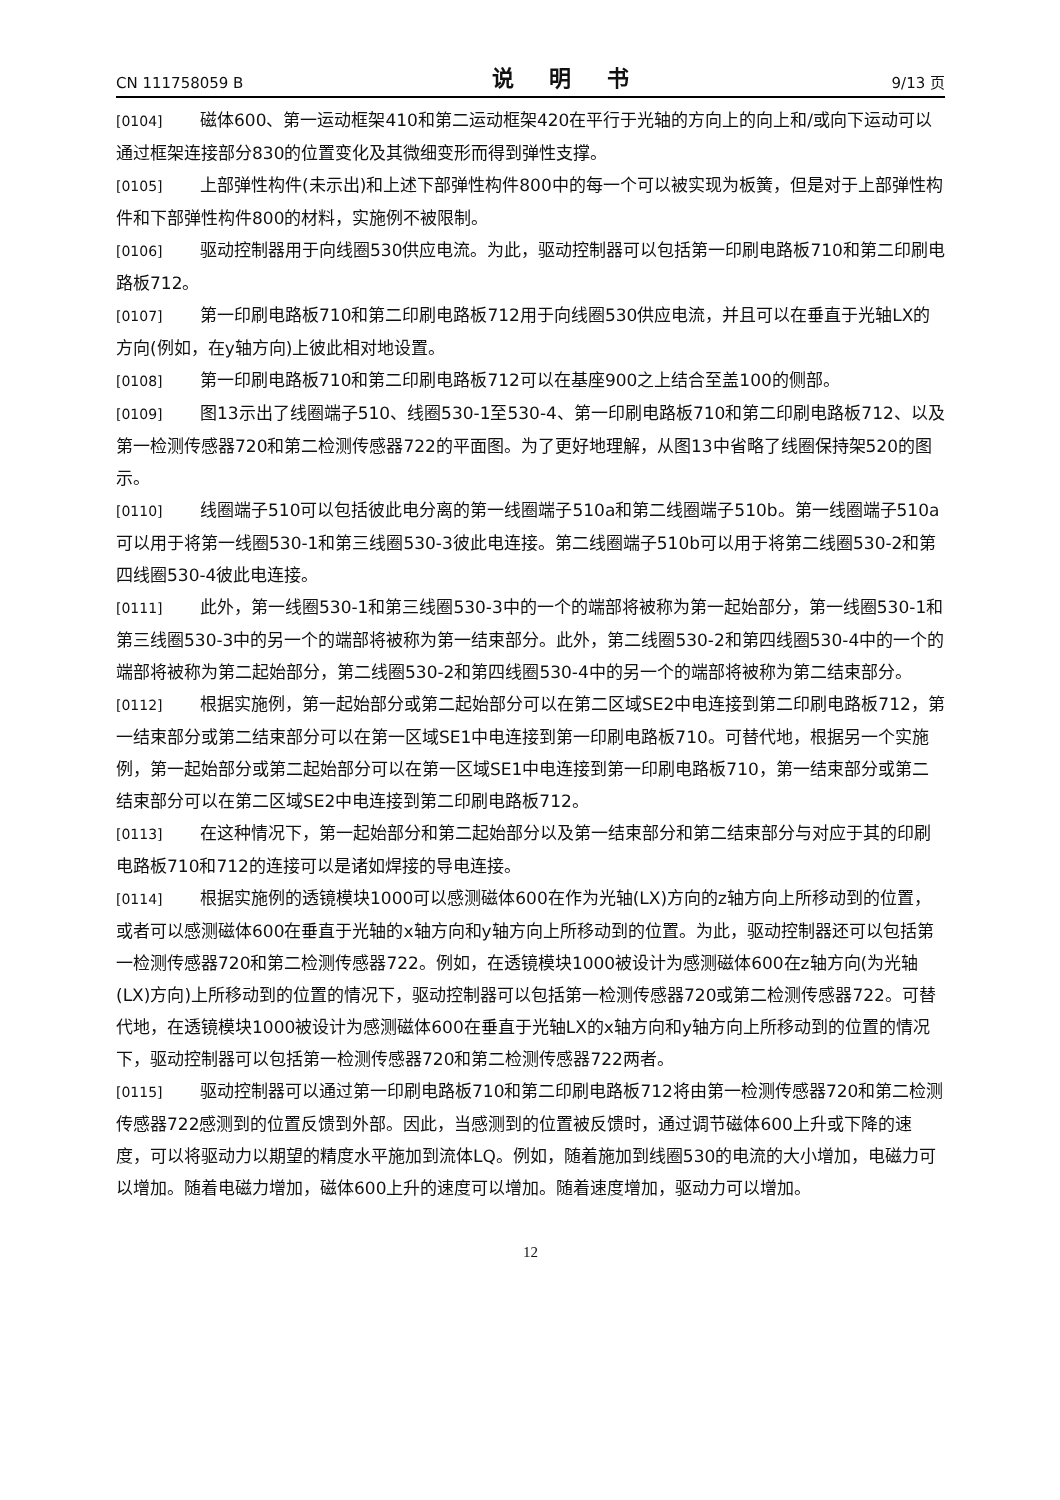CN 111758059 B 说 明 书 9/13 页
[0104] 磁体600、第一运动框架410和第二运动框架420在平行于光轴的方向上的向上和/或向下运动可以通过框架连接部分830的位置变化及其微细变形而得到弹性支撑。
[0105] 上部弹性构件(未示出)和上述下部弹性构件800中的每一个可以被实现为板簧，但是对于上部弹性构件和下部弹性构件800的材料，实施例不被限制。
[0106] 驱动控制器用于向线圈530供应电流。为此，驱动控制器可以包括第一印刷电路板710和第二印刷电路板712。
[0107] 第一印刷电路板710和第二印刷电路板712用于向线圈530供应电流，并且可以在垂直于光轴LX的方向(例如，在y轴方向)上彼此相对地设置。
[0108] 第一印刷电路板710和第二印刷电路板712可以在基座900之上结合至盖100的侧部。
[0109] 图13示出了线圈端子510、线圈530-1至530-4、第一印刷电路板710和第二印刷电路板712、以及第一检测传感器720和第二检测传感器722的平面图。为了更好地理解，从图13中省略了线圈保持架520的图示。
[0110] 线圈端子510可以包括彼此电分离的第一线圈端子510a和第二线圈端子510b。第一线圈端子510a可以用于将第一线圈530-1和第三线圈530-3彼此电连接。第二线圈端子510b可以用于将第二线圈530-2和第四线圈530-4彼此电连接。
[0111] 此外，第一线圈530-1和第三线圈530-3中的一个的端部将被称为第一起始部分，第一线圈530-1和第三线圈530-3中的另一个的端部将被称为第一结束部分。此外，第二线圈530-2和第四线圈530-4中的一个的端部将被称为第二起始部分，第二线圈530-2和第四线圈530-4中的另一个的端部将被称为第二结束部分。
[0112] 根据实施例，第一起始部分或第二起始部分可以在第二区域SE2中电连接到第二印刷电路板712，第一结束部分或第二结束部分可以在第一区域SE1中电连接到第一印刷电路板710。可替代地，根据另一个实施例，第一起始部分或第二起始部分可以在第一区域SE1中电连接到第一印刷电路板710，第一结束部分或第二结束部分可以在第二区域SE2中电连接到第二印刷电路板712。
[0113] 在这种情况下，第一起始部分和第二起始部分以及第一结束部分和第二结束部分与对应于其的印刷电路板710和712的连接可以是诸如焊接的导电连接。
[0114] 根据实施例的透镜模块1000可以感测磁体600在作为光轴(LX)方向的z轴方向上所移动到的位置，或者可以感测磁体600在垂直于光轴的x轴方向和y轴方向上所移动到的位置。为此，驱动控制器还可以包括第一检测传感器720和第二检测传感器722。例如，在透镜模块1000被设计为感测磁体600在z轴方向(为光轴(LX)方向)上所移动到的位置的情况下，驱动控制器可以包括第一检测传感器720或第二检测传感器722。可替代地，在透镜模块1000被设计为感测磁体600在垂直于光轴LX的x轴方向和y轴方向上所移动到的位置的情况下，驱动控制器可以包括第一检测传感器720和第二检测传感器722两者。
[0115] 驱动控制器可以通过第一印刷电路板710和第二印刷电路板712将由第一检测传感器720和第二检测传感器722感测到的位置反馈到外部。因此，当感测到的位置被反馈时，通过调节磁体600上升或下降的速度，可以将驱动力以期望的精度水平施加到流体LQ。例如，随着施加到线圈530的电流的大小增加，电磁力可以增加。随着电磁力增加，磁体600上升的速度可以增加。随着速度增加，驱动力可以增加。
12